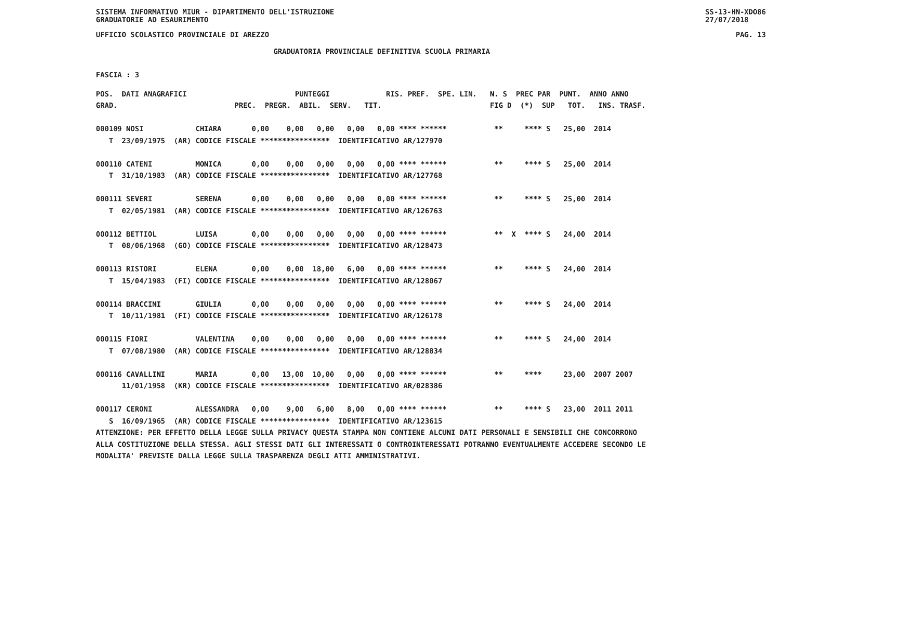SISTEMA INFORMATIVO MIUR - DIPARTIMENTO DELL'ISTRUZIONE
GRADUATORIE AD ESAURIMENTO SS-13-HN-XDO86
27/07/2018
UFFICIO SCOLASTICO PROVINCIALE DI AREZZO PAG. 13
                                         GRADUATORIA PROVINCIALE DEFINITIVA SCUOLA PRIMARIA

FASCIA : 3
POS.  DATI ANAGRAFICI                         PUNTEGGI             RIS. PREF.  SPE. LIN.   N. S  PREC PAR  PUNT.  ANNO ANNO
GRAD.                           PREC.  PREGR.  ABIL.  SERV.   TIT.                         FIG D  (*)  SUP   TOT.   INS. TRASF.

000109 NOSI            CHIARA       0,00    0,00   0,00   0,00   0,00 **** ******           **     **** S   25,00  2014
   T  23/09/1975  (AR) CODICE FISCALE ****************  IDENTIFICATIVO AR/127970

000110 CATENI          MONICA       0,00    0,00   0,00   0,00   0,00 **** ******           **     **** S   25,00  2014
   T  31/10/1983  (AR) CODICE FISCALE ****************  IDENTIFICATIVO AR/127768

000111 SEVERI          SERENA       0,00    0,00   0,00   0,00   0,00 **** ******           **     **** S   25,00  2014
   T  02/05/1981  (AR) CODICE FISCALE ****************  IDENTIFICATIVO AR/126763

000112 BETTIOL         LUISA        0,00    0,00   0,00   0,00   0,00 **** ******           **  X  **** S   24,00  2014
   T  08/06/1968  (GO) CODICE FISCALE ****************  IDENTIFICATIVO AR/128473

000113 RISTORI         ELENA        0,00    0,00  18,00   6,00   0,00 **** ******           **     **** S   24,00  2014
   T  15/04/1983  (FI) CODICE FISCALE ****************  IDENTIFICATIVO AR/128067

000114 BRACCINI        GIULIA       0,00    0,00   0,00   0,00   0,00 **** ******           **     **** S   24,00  2014
   T  10/11/1981  (FI) CODICE FISCALE ****************  IDENTIFICATIVO AR/126178

000115 FIORI           VALENTINA    0,00    0,00   0,00   0,00   0,00 **** ******           **     **** S   24,00  2014
   T  07/08/1980  (AR) CODICE FISCALE ****************  IDENTIFICATIVO AR/128834

000116 CAVALLINI       MARIA        0,00   13,00  10,00   0,00   0,00 **** ******           **     ****     23,00  2007 2007
      11/01/1958  (KR) CODICE FISCALE ****************  IDENTIFICATIVO AR/028386

000117 CERONI          ALESSANDRA   0,00    9,00   6,00   8,00   0,00 **** ******           **     **** S   23,00  2011 2011
   S  16/09/1965  (AR) CODICE FISCALE ****************  IDENTIFICATIVO AR/123615
ATTENZIONE: PER EFFETTO DELLA LEGGE SULLA PRIVACY QUESTA STAMPA NON CONTIENE ALCUNI DATI PERSONALI E SENSIBILI CHE CONCORRONO
ALLA COSTITUZIONE DELLA STESSA. AGLI STESSI DATI GLI INTERESSATI O CONTROINTERESSATI POTRANNO EVENTUALMENTE ACCEDERE SECONDO LE
MODALITA' PREVISTE DALLA LEGGE SULLA TRASPARENZA DEGLI ATTI AMMINISTRATIVI.